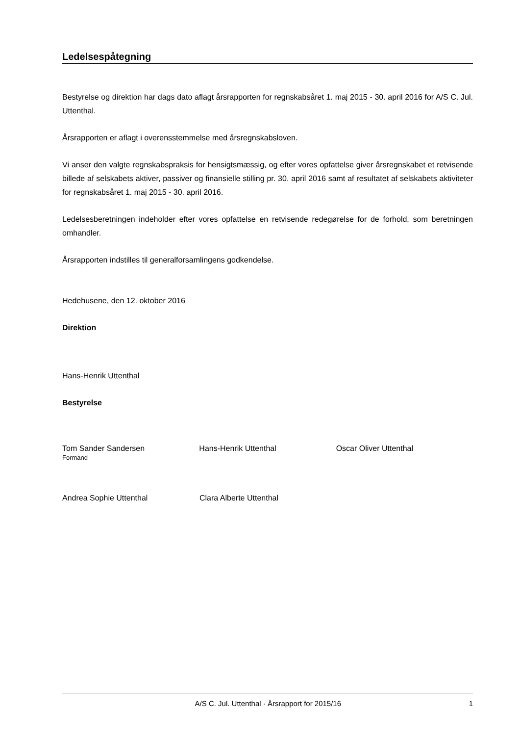Ledelsespåtegning
Bestyrelse og direktion har dags dato aflagt årsrapporten for regnskabsåret 1. maj 2015 - 30. april 2016 for A/S C. Jul. Uttenthal.
Årsrapporten er aflagt i overensstemmelse med årsregnskabsloven.
Vi anser den valgte regnskabspraksis for hensigtsmæssig, og efter vores opfattelse giver årsregnskabet et retvisende billede af selskabets aktiver, passiver og finansielle stilling pr. 30. april 2016 samt af resultatet af selskabets aktiviteter for regnskabsåret 1. maj 2015 - 30. april 2016.
Ledelsesberetningen indeholder efter vores opfattelse en retvisende redegørelse for de forhold, som beretningen omhandler.
Årsrapporten indstilles til generalforsamlingens godkendelse.
Hedehusene, den 12. oktober 2016
Direktion
Hans-Henrik Uttenthal
Bestyrelse
Tom Sander Sandersen
Formand
Hans-Henrik Uttenthal Oscar Oliver Uttenthal
Andrea Sophie Uttenthal Clara Alberte Uttenthal
A/S C. Jul. Uttenthal · Årsrapport for 2015/16 1